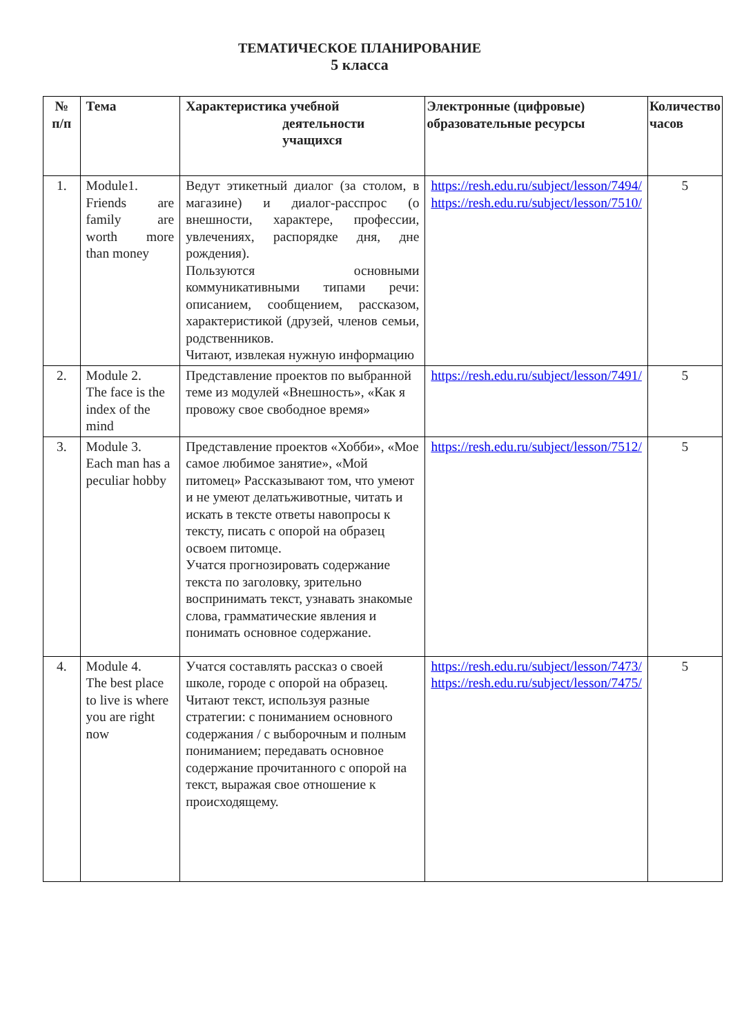ТЕМАТИЧЕСКОЕ ПЛАНИРОВАНИЕ
5 класса
| № п/п | Тема | Характеристика учебной деятельности учащихся | Электронные (цифровые) образовательные ресурсы | Количество часов |
| --- | --- | --- | --- | --- |
| 1. | Module1. Friends are family are worth more than money | Ведут этикетный диалог (за столом, в магазине) и диалог-расспрос (о внешности, характере, профессии, увлечениях, распорядке дня, дне рождения). Пользуются основными коммуникативными типами речи: описанием, сообщением, рассказом, характеристикой (друзей, членов семьи, родственников. Читают, извлекая нужную информацию | https://resh.edu.ru/subject/lesson/7494/ https://resh.edu.ru/subject/lesson/7510/ | 5 |
| 2. | Module 2. The face is the index of the mind | Представление проектов по выбранной теме из модулей «Внешность», «Как я провожу свое свободное время» | https://resh.edu.ru/subject/lesson/7491/ | 5 |
| 3. | Module 3. Each man has a peculiar hobby | Представление проектов «Хобби», «Мое самое любимое занятие», «Мой питомец» Рассказывают том, что умеют и не умеют делатьживотные, читать и искать в тексте ответы навопросы к тексту, писать с опорой на образец освоем питомце. Учатся прогнозировать содержание текста по заголовку, зрительно воспринимать текст, узнавать знакомые слова, грамматические явления и понимать основное содержание. | https://resh.edu.ru/subject/lesson/7512/ | 5 |
| 4. | Module 4. The best place to live is where you are right now | Учатся составлять рассказ о своей школе, городе с опорой на образец. Читают текст, используя разные стратегии: с пониманием основного содержания / с выборочным и полным пониманием; передавать основное содержание прочитанного с опорой на текст, выражая свое отношение к происходящему. | https://resh.edu.ru/subject/lesson/7473/ https://resh.edu.ru/subject/lesson/7475/ | 5 |